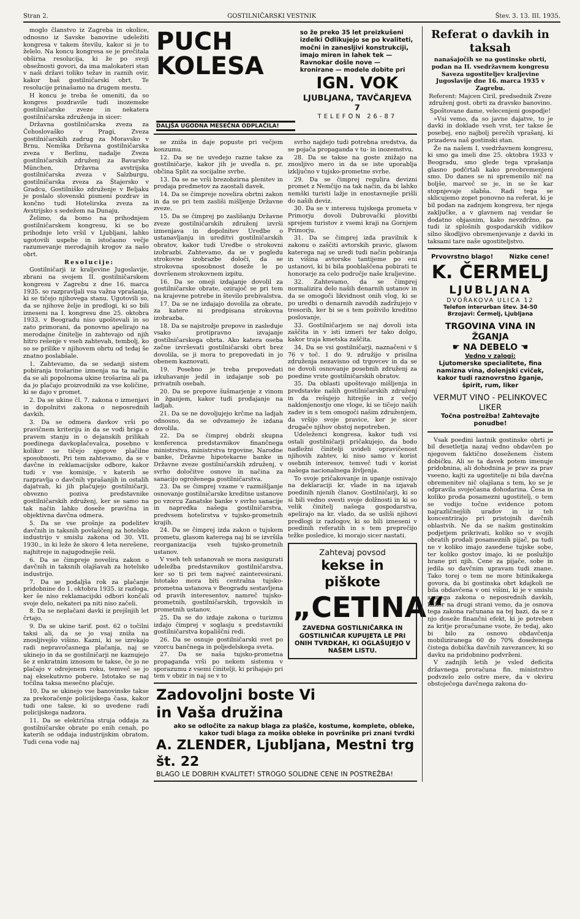Stran 2. GOSTILNIČARSKI VESTNIK Štev. 3. 13. III. 1935.
moglo članstvo iz Zagreba in okolice, odnosno iz Savske banovine udeležiti kongresa v takem številu, kakor si je to želelo. Na koncu kongresa se je prečitala obširna resolucija, ki že po svoji obsežnosti govori, da ima malokateri stan v naši državi toliko težav in raznih ovir, kakor baš gostilničarski obrt. Te resolucije prinašamo na drugem mestu.
H koncu je treba še omeniti, da so kongres pozdravile tudi inozemske gostilničarske zveze in nekatera gostilničarska združenja in sicer:
Državna gostilničarska zveza za Čehoslovaško v Pragi, Zveza gostilničarskih zadrug za Moravsko v Brnu, Nemška Državna gostilničarska zveza v Berlinu, nadalje Zveza gostilničarskih združenj za Bavarsko München, Državna avstrijska gostilničarska zveza v Salzburgu, gostilničarska zveza za Štajersko v Gradcu, Gostilniško združenje v Beljaku je poslalo slovenski pismeni pozdrav in končno tudi Hotelirska zveza za Avstrijsko s sedežem na Dunaju.
Želimo, da bomo na prihodnjem gostilničarskem kongresu, ki se bo prihodnje leto vršil v Ljubljani, lahko ugotovili uspehe in istočasno večje razumevanje merodajnih krogov za našo obrt.
Resolucije:
Gostilničarji iz kraljevine Jugoslavije, zbrani na svojem II. gostilničarskem kongresu v Zagrebu z dne 16. marca 1935. so razpravljali vsa važna vprašanja, ki se tičejo njihovega stanu. Ugotovili so, da se njihove želje in predlogi, ki so bili izneseni na I. kongresu dne 25. oktobra 1933. v Beogradu niso upoštevali in so zato primorani, da ponovno apelirajo na merodajne činitelje in zahtevajo od njih hitro rešenje v vseh zahtevah, tembolj, ko so se prilike v njihovem obrtu od tedaj še znatno poslabšale.
1. Zahtevamo, da se sedanji sistem pobiranja trošarine izmenja na ta način, da se ali popolnoma ukine trošarina ali pa da jo plačajo proizvodniki za vse količine, ki se dajo v promet.
2. Da se ukine čl. 7. zakona o izmenjavi in dopolnitvi zakona o neposrednih davkih.
3. Da se odmera davkov vrši po pravičnem kriteriju in da se vodi briga o pravem stanju in o dejanskih prilikah poedinega davkoplačevalca, posebno v kolikor se tičejo njegove plačilne sposobnosti. Pri tem zahtevamo, da se v davčne in reklamacijske odbore, kakor tudi v vse komisije, v katerih se razpravlja o davčnih vprašanjih in ostalih dajatvah, ki jih plačujejo gostilničarji, obvezno poziva predstavnike gostilničarskih združenj, ker se samo na tak način lahko doseže pravična in objektivna davčna odmera.
5. Da se vse prošnje za podelitev davčnih in taksnih povlaščenj za hotelsko industrijo v smislu zakona od 30. VII. 1930., in ki leže že skoro 4 leta nerešene, najhitreje in najugodnejše reši.
6. Da se čimpreje novelira zakon o davčnih in taksnih olajšavah za hotelsko industrijo.
7. Da se podaljša rok za plačanje pridobnine do 1. oktobra 1935. iz razloga, ker še niso reklamacijski odbori končali svoje delo, nekateri pa niti niso začeli.
8. Da se neplačani davki iz prejšnjih let črtajo.
9. Da se ukine tarif. post. 62 o točilni taksi ali, da se jo vsaj zniža na znosljivejšo višino. Kazni, ki se izrekajo radi nepravočasnega plačanja, naj se ukinejo in da se gostilničarji ne kaznujejo še z enkratnim iznosom te takse, če jo ne plačajo v odrejenem roku, temveč se jo naj eksekutivno pobere. Istotako se naj točilna taksa mesečno plačuje.
10. Da se ukinejo vse banovinske takse za prekoračenje policijskega časa, kakor tudi one takse, ki so uvedene radi policijskega nadzora.
11. Da se električna struja oddaja za gostilničarske obrate po enih cenah, po katerih se oddaja industrijskim obratom. Tudi cena vode naj
PUCH KOLESA
DALJŠA UGODNA MESEČNA ODPLAČILA!
so že preko 35 let preizkušeni izdelki Odlikujejo se po kvaliteti, močni in zanesljivi konstrukciji, imajo miren in lahek tek — Ravnokar došle nove — kronirane — modele dobite pri
IGN. VOK
LJUBLJANA, TAVČARJEVA 7
TELEFON 26-87
se zniža in daje popuste pri večjem konzumu.
12. Da se ne uvedejo razne takse za gostilničarje, kakor jih je uvedla n. pr. občina Split za socijalne svrhe.
13. Da se ne vrši brezobzirna plenitev in prodaja predmetov za zaostali davek.
14. Da se čimpreje novelira obrtni zakon in da se pri tem zasliši mišljenje Državne zveze.
15. Da se čimprej po zaslišanju Državne zveze gostilničarskih združenj izvrši izmenjava in dopolnitev Uredbe o ustanavljanju in ureditvi gostilničarskih obratov, kakor tudi Uredbe o strokovni izobrazbi. Zahtevamo, da se v pogledu strokovne izobrazbe določi, da se strokovna sposobnost doseže le po dovršenem strokovnem izpitu.
16. Da se omeji izdajanje dovolil za gostilničarske obrate, ozirajoč se pri tem na krajevne potrebe in število prebivalstva.
17. Da se ne izdajajo dovolila za obrate, za katere ni predpisana strokovna izobrazba.
18. Da se najstrožje prepove in zasleduje vsako protipravno izvajanje gostilničarskega obrta. Ako katera oseba začne izvrševati gostilničarski obrt brez dovolila, se ji mora to prepovedati in jo obenem kaznovati.
19. Posebno je treba prepovedati izkuhavanje jedil in izdajanje sob po privatnih osebah.
20. Da se prepove šušmarjenje z vinom in žganjem, kakor tudi prodajanje na ladjah.
21. Da se ne dovoljujejo krčme na ladjah odnosno, da se odvzamejo že izdana dovolila.
22. Da se čimprej obdrži skupna konferenca predstavnikov finančnega ministrstva, ministrstva trgovine, Narodne banke, Državne hipotekarne banke in Državne zveze gostilničarskih združenj, v svrho določitve osnove in načina za sanacijo ogroženega gostilničarstva.
23. Da se čimprej vzame v razmišljanje osnovanje gostilničarske kreditne ustanove po vzorcu Zanatske banke v svrho sanacije in napredka našega gostilničarstva, predvsem hotelirstva v tujsko-prometnih krajih.
24. Da se čimprej izda zakon o tujskem prometu, glasom katerega naj bi se izvršila reorganizacija vseh tujsko-prometnih ustanov.
V vseh teh ustanovah se mora zasigurati udeležba predstavnikov gostilničarstva, ker so ti pri tem najveć zainteresirani. Istotako mora biti centralna tujsko-prometna ustanova v Beogradu sestavljena od pravih interesentov, namreč tujsko-prometnih, gostilničarskih, trgovskih in prometnih ustanov.
25. Da se do izdaje zakona o turizmu izdajo čimprej v soglasju s predstavniki gostilničarstva kopališčni redi.
26. Da se osnuje gostilničarski svet po vzorcu bančnega in poljedelskega sveta.
27. Da se naša tujsko-prometna propaganda vrši po nekem sistemu v sporazumu z vsemi činitelji, ki prihajajo pri tem v obzir in naj se v to
svrho najdejo tudi potrebna sredstva, da se pojača propaganda v tu- in inozemstvu.
28. Da se takse na goste znižajo na znosljivo mero in da se iste uporablja izključno v tujsko-prometne svrhe.
29. Da se čimprej regulira devizni promet z Nemčijo na tak način, da bi lahko nemški turisti lažje in enostavnejše prišli do naših deviz.
30. Da se v interesu tujskega prometa v Primorju dovoli Dubrovački plovitbi sprejem turistov z vsemi kraji na Gornjem Primorju.
31. Da se čimprej izda pravilnik k zakonu o zaščiti avtorskih pravic, glasom katerega naj se uredi tudi način pobiranja in višina avtorske tantijeme po eni ustanovi, ki bi bila pooblaščena pobirati te honorarje za celo področje naše kraljevine.
32. Zahtevamo, da se čimprej normalizira delo naših denarnih ustanov in da se omogoči likvidnost onih vlog, ki se po uredbi o denarnih zavodih zadržujejo v tresorih, ker bi se s tem poživilo kreditno poslovanje,
33. Gostilničarjem se naj dovoli ista zaščita in v isti izmeri ter tako dolgo, kakor traja kmetska zaščita.
34. Da se vsi gostilničarji, naznačeni v § 76 v toč. 1 do 9. združijo v prisilna združenja nezavisno od trgovcev in da se ne dovoli osnovanje posebnih združenj za poedine vrste gostilničarskih obratov.
35. Da oblasti upoštevajo mišljenja in predstavke naših gostilničarskih združenj in da rešujejo hitrejše in z večjo naklonjenostjo one vloge, ki se tičejo naših zadev in s tem omogoči našim združenjem, da vršijo svoje pravice, ker je sicer drugače njihov obstoj nepotreben.
Udeleženci kongresa, kakor tudi vsi ostali gostilničarji pričakujejo, da bodo nadležni činitelji uvideli opravičenost njihovih zahtev, ki niso samo v korist osebnih interesov, temveč tudi v korist našega nacionalnega življenja.
To svoje pričakovanje in upanje osnivajo na deklaraciji kr. vlade in na izjavah poedinih njenih članov. Gostilničarji, ki so si bili vedno svesti svoje dolžnosti in ki so velik činitelj našega gospodarstva, apelirajo na kr. vlado, da se usliši njihovi predlogi iz razlogov, ki so bili izneseni v poedinih referatih in s tem preprečijo težke posledice, ki morajo sicer nastati.
Zahtevaj povsod
kekse in piškote
„CETINA“
ZAVEDNA GOSTILNIČARKA IN GOSTILNIČAR KUPUJETA LE PRI ONIH TVRDKAH, KI OGLAŠUJEJO V NAŠEM LISTU.
Zadovoljni boste Vi
in Vaša družina
ako se odločite za nakup blaga za plašče, kostume, komplete, obleke, kakor tudi blaga za moške obleke in površnike pri znani tvrdki
A. ZLENDER, Ljubljana, Mestni trg št. 22
BLAGO LE DOBRIH KVALITET! STROGO SOLIDNE CENE IN POSTREŽBA!
Referat o davkih in taksah
nanašajočih se na gostinske obrti, podan na II. vsedržavnem kongresu Saveza ugostiteljev kraljevine Jugoslavije dne 16. marca 1935 v Zagrebu.
Referent: Majcen Ciril, predsednik Zveze združenj gost. obrti za dravsko banovino.
Spoštovane dame, velecenjeni gospodje!
»Vsi vemo, da so javne dajatve, to je davki in doklade vseh vrst, ter takse še posebej, eno najbolj perečih vprašanj, ki prizadeva naš gostinski stan.
Že na našem I. vsedržavnem kongresu, ki smo ga imeli dne 25. oktobra 1933 v Beogradu, smo glede tega vprašanja glasno podčrtali kako preobremenjeni smo. Do danes se ni spremenilo nič na boljše, marveč se je, in se še kar stopnjevaje slabša. Radi tega se sklicujemo zopet ponovno na referat, ki je bil podan na zadnjem kongresu, ter njega zaključke, a v glavnem naj vendar še dodatno objasnim, kako nevzdržno, pa tudi iz splošnih gospodarskih vidikov silno škodljivo obremenjevanje z davki in taksami tare naše ugostiteljstvo.
Prvovrstno blago! Nizke cene!
K. ČERMELJ
LJUBLJANA
DVOŘAKOVA ULICA 12
Telefon interurban štev. 34-50
Brzojavi: Čermelj, Ljubljana
TRGOVINA VINA IN ŽGANJA
☛ NA DEBELO ☚
Vedno v zalogi:
Ljutomerske specialitete, fina namizna vina, dolenjski cviček, kakor tudi raznovrstno žganje, špirit, rum, liker
VERMUT VINO - PELINKOVEC LIKER
Točna postrežba! Zahtevajte ponudbe!
Vsak poedini lastnik gostinske obrti je bil desetletja nazaj vedno obdavčen po njegovem faktično doseženem čistem dobičku. Ali se ta davek potem imenuje pridobnina, ali dohodnina je prav za prav vseeno, kajti za ugostitelje ni bila davčna obremenitev nič olajšana s tem, ko se je odpravila svoječasna dohodarina. Česa in koliko proda posamezni ugostitelj, o tem se vodijo točne evidence potom najrazličnejših uradov in iz teh koncentrirajo pri pristojnih davčnih oblastvih. Ne da se našim gostinskim podjetjem prikrivati, koliko so v svojih obratih prodali posameznih pijač, pa tudi ne v koliko imajo zasedene tujske sobe, ter koliko gostov imajo, ki se poslužijo hrane pri njih. Cene za pijače, sobe in jedila so davčnim upravam tudi znane. Tako torej o tem ne more bitinikakega govora, da bi gostinska obrt kdajkoli ne bila obdavčena v oni višini, ki je v smislu samega zakona o neposrednih davkih, kakor na drugi strani vemo, da je osnova tega zakona računana na tej bazi, da se z njo doseže finančni efekt, ki je potreben za kritje proračunane vsote, že tedaj, ako bi bilo za osnovo obdavčenja mobiliziranega 60 do 70% doseženega čistega dobička davčnih zavezancev, ki so davku na pridobnino podvrženi.
V zadnjih letih je vsled deficita državnega proračuna fin. ministrstvo podvzelo zelo ostre mere, da v okviru obstoječega davčnega zakona do-